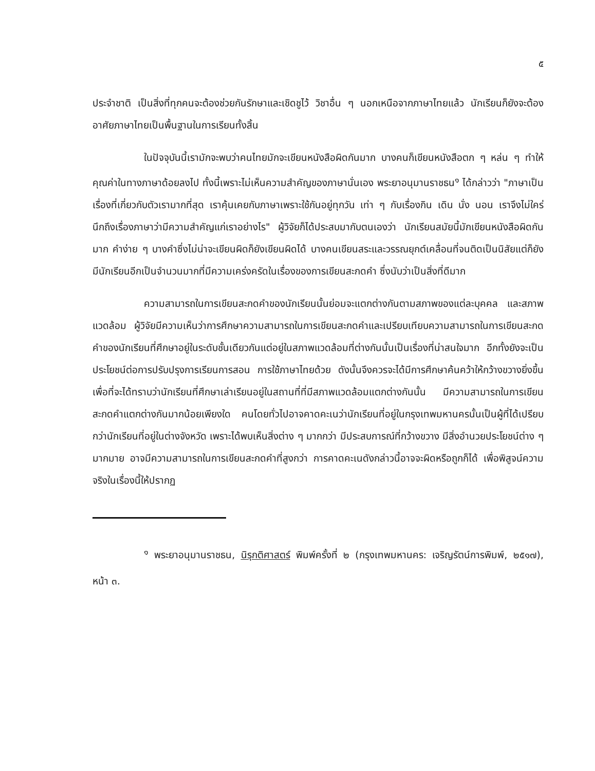๕
ประจำชาติ เป็นสิ่งที่ทุกคนจะต้องช่วยกันรักษาและเชิดชูไว้ วิชาอื่น ๆ นอกเหนือจากภาษาไทยแล้ว นักเรียนก็ยังจะต้องอาศัยภาษาไทยเป็นพื้นฐานในการเรียนทั้งสิ้น
ในปัจจุบันนี้เรามักจะพบว่าคนไทยมักจะเขียนหนังสือผิดกันมาก บางคนก็เขียนหนังสือตก ๆ หล่น ๆ ทำให้คุณค่าในทางภาษาด้อยลงไป ทั้งนี้เพราะไม่เห็นความสำคัญของภาษานั่นเอง พระยาอนุมานราชธน<sup>๑</sup> ได้กล่าวว่า "ภาษาเป็นเรื่องที่เกี่ยวกับตัวเรามากที่สุด เราคุ้นเคยกับภาษาเพราะใช้กันอยู่ทุกวัน เท่า ๆ กับเรื่องกิน เดิน นั่ง นอน เราจึงไม่ใคร่นึกถึงเรื่องภาษาว่ามีความสำคัญแก่เราอย่างไร" ผู้วิจัยก็ได้ประสบมากับตนเองว่า นักเรียนสมัยนี้มักเขียนหนังสือผิดกันมาก คำง่าย ๆ บางคำซึ่งไม่น่าจะเขียนผิดก็ยังเขียนผิดได้ บางคนเขียนสระและวรรณยุกต์เคลื่อนที่จนติดเป็นนิสัยแต่ก็ยังมีนักเรียนอีกเป็นจำนวนมากที่มีความเคร่งครัดในเรื่องของการเขียนสะกดคำ ซึ่งนับว่าเป็นสิ่งที่ดีมาก
ความสามารถในการเขียนสะกดคำของนักเรียนนั้นย่อมจะแตกต่างกันตามสภาพของแต่ละบุคคล และสภาพแวดล้อม ผู้วิจัยมีความเห็นว่าการศึกษาความสามารถในการเขียนสะกดคำและเปรียบเทียบความสามารถในการเขียนสะกดคำของนักเรียนที่ศึกษาอยู่ในระดับชั้นเดียวกันแต่อยู่ในสภาพแวดล้อมที่ต่างกันนั้นเป็นเรื่องที่น่าสนใจมาก อีกทั้งยังจะเป็นประโยชน์ต่อการปรับปรุงการเรียนการสอน การใช้ภาษาไทยด้วย ดังนั้นจึงควรจะได้มีการศึกษาค้นคว้าให้กว้างขวางยิ่งขึ้น เพื่อที่จะได้ทราบว่านักเรียนที่ศึกษาเล่าเรียนอยู่ในสถานที่ที่มีสภาพแวดล้อมแตกต่างกันนั้น มีความสามารถในการเขียนสะกดคำแตกต่างกันมากน้อยเพียงใด คนโดยทั่วไปอาจคาดคะเนว่านักเรียนที่อยู่ในกรุงเทพมหานครนั้นเป็นผู้ที่ได้เปรียบกว่านักเรียนที่อยู่ในต่างจังหวัด เพราะได้พบเห็นสิ่งต่าง ๆ มากกว่า มีประสบการณ์ที่กว้างขวาง มีสิ่งอำนวยประโยชน์ต่าง ๆ มากมาย อาจมีความสามารถในการเขียนสะกดคำที่สูงกว่า การคาดคะเนดังกล่าวนี้อาจจะผิดหรือถูกก็ได้ เพื่อพิสูจน์ความจริงในเรื่องนี้ให้ปรากฏ
<sup>๑</sup> พระยาอนุมานราชธน, นิรุกติศาสตร์ พิมพ์ครั้งที่ ๒ (กรุงเทพมหานคร: เจริญรัตน์การพิมพ์, ๒๕๑๗), หน้า ๓.